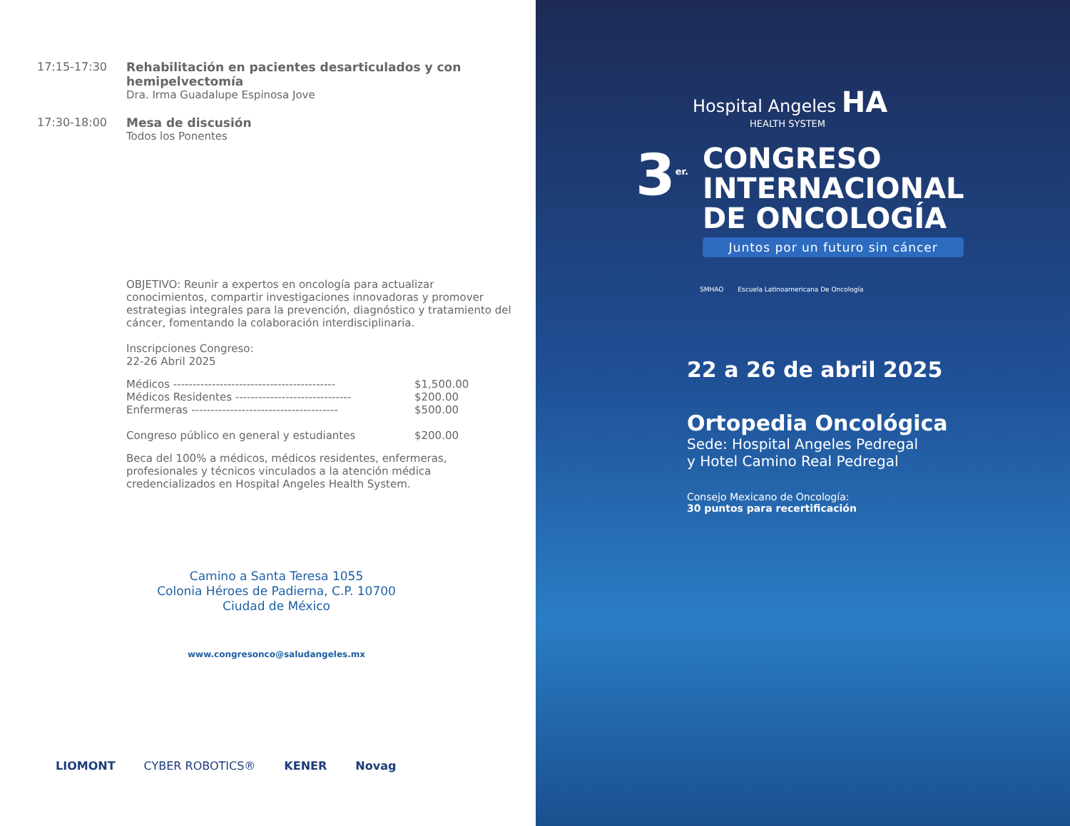17:15-17:30 Rehabilitación en pacientes desarticulados y con hemipelvectomía
Dra. Irma Guadalupe Espinosa Jove
17:30-18:00 Mesa de discusión
Todos los Ponentes
OBJETIVO: Reunir a expertos en oncología para actualizar conocimientos, compartir investigaciones innovadoras y promover estrategias integrales para la prevención, diagnóstico y tratamiento del cáncer, fomentando la colaboración interdisciplinaria.
Inscripciones Congreso:
22-26 Abril 2025
| Médicos ------------------------------------------ | $1,500.00 |
| Médicos Residentes ------------------------------ | $200.00 |
| Enfermeras -------------------------------------- | $500.00 |
| Congreso público en general y estudiantes | $200.00 |
Beca del 100% a médicos, médicos residentes, enfermeras, profesionales y técnicos vinculados a la atención médica credencializados en Hospital Angeles Health System.
Camino a Santa Teresa 1055
Colonia Héroes de Padierna, C.P. 10700
Ciudad de México
www.congresonco@saludangeles.mx
LIOMONT CYBER ROBOTICS® KENER Novag
Hospital Angeles HA
HEALTH SYSTEM
3<sup>er.</sup>
CONGRESO
INTERNACIONAL
DE ONCOLOGÍA
Juntos por un futuro sin cáncer
SMHAO Escuela Latinoamericana De Oncología
22 a 26 de abril 2025
Ortopedia Oncológica
Sede: Hospital Angeles Pedregal
y Hotel Camino Real Pedregal
Consejo Mexicano de Oncología:
30 puntos para recertificación